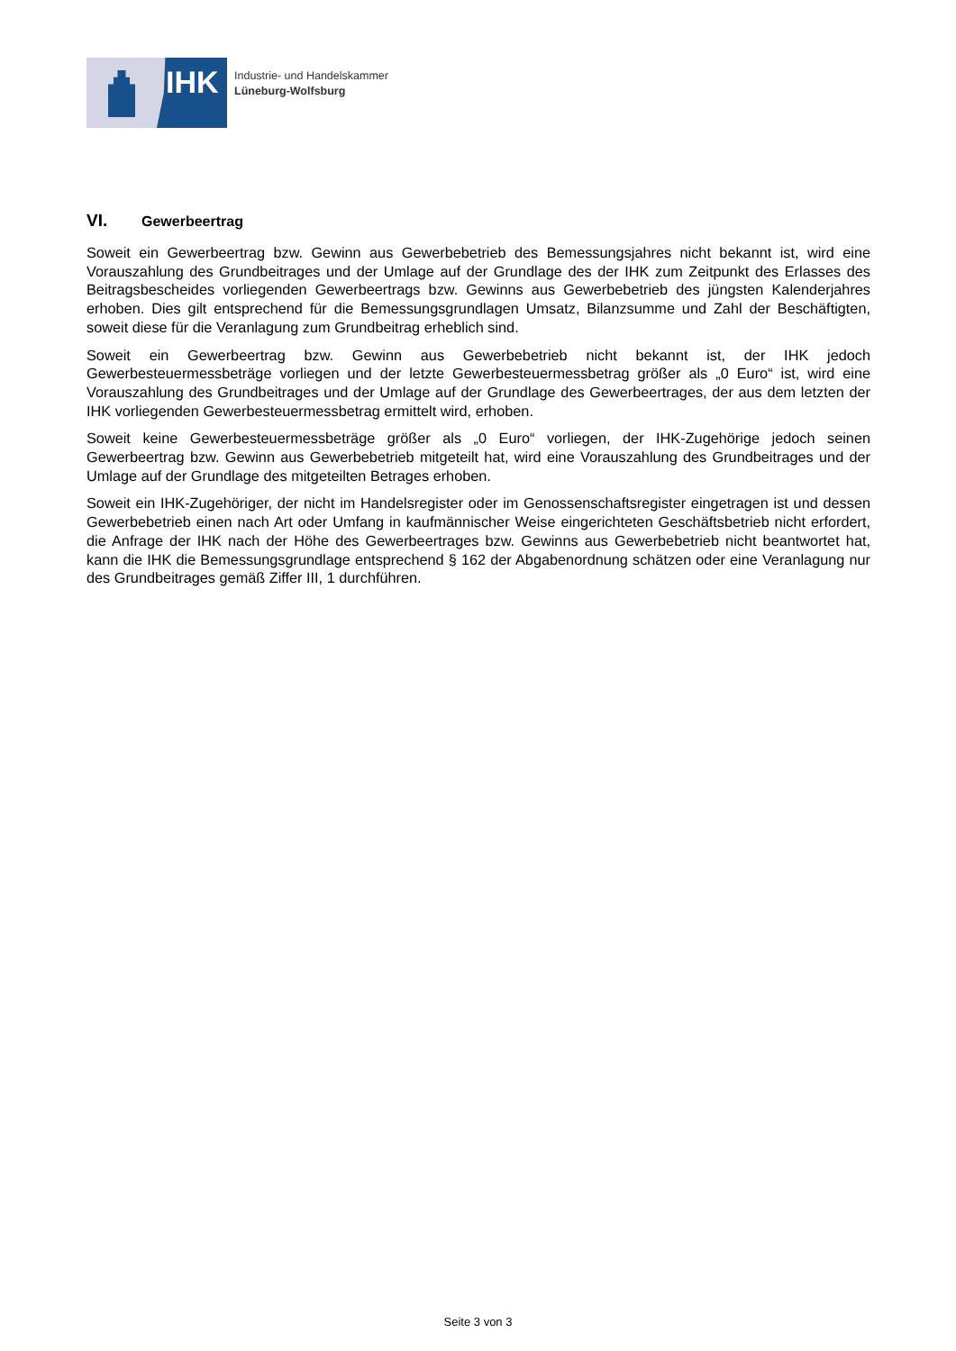IHK
Industrie- und Handelskammer
Lüneburg-Wolfsburg
VI. Gewerbeertrag
Soweit ein Gewerbeertrag bzw. Gewinn aus Gewerbebetrieb des Bemessungsjahres nicht bekannt ist, wird eine Vorauszahlung des Grundbeitrages und der Umlage auf der Grundlage des der IHK zum Zeitpunkt des Erlasses des Beitragsbescheides vorliegenden Gewerbeertrags bzw. Gewinns aus Gewerbebetrieb des jüngsten Kalenderjahres erhoben. Dies gilt entsprechend für die Bemessungsgrundlagen Umsatz, Bilanzsumme und Zahl der Beschäftigten, soweit diese für die Veranlagung zum Grundbeitrag erheblich sind.
Soweit ein Gewerbeertrag bzw. Gewinn aus Gewerbebetrieb nicht bekannt ist, der IHK jedoch Gewerbesteuermessbeträge vorliegen und der letzte Gewerbesteuermessbetrag größer als „0 Euro“ ist, wird eine Vorauszahlung des Grundbeitrages und der Umlage auf der Grundlage des Gewerbeertrages, der aus dem letzten der IHK vorliegenden Gewerbesteuermessbetrag ermittelt wird, erhoben.
Soweit keine Gewerbesteuermessbeträge größer als „0 Euro“ vorliegen, der IHK-Zugehörige jedoch seinen Gewerbeertrag bzw. Gewinn aus Gewerbebetrieb mitgeteilt hat, wird eine Vorauszahlung des Grundbeitrages und der Umlage auf der Grundlage des mitgeteilten Betrages erhoben.
Soweit ein IHK-Zugehöriger, der nicht im Handelsregister oder im Genossenschaftsregister eingetragen ist und dessen Gewerbebetrieb einen nach Art oder Umfang in kaufmännischer Weise eingerichteten Geschäftsbetrieb nicht erfordert, die Anfrage der IHK nach der Höhe des Gewerbeertrages bzw. Gewinns aus Gewerbebetrieb nicht beantwortet hat, kann die IHK die Bemessungsgrundlage entsprechend § 162 der Abgabenordnung schätzen oder eine Veranlagung nur des Grundbeitrages gemäß Ziffer III, 1 durchführen.
Seite 3 von 3